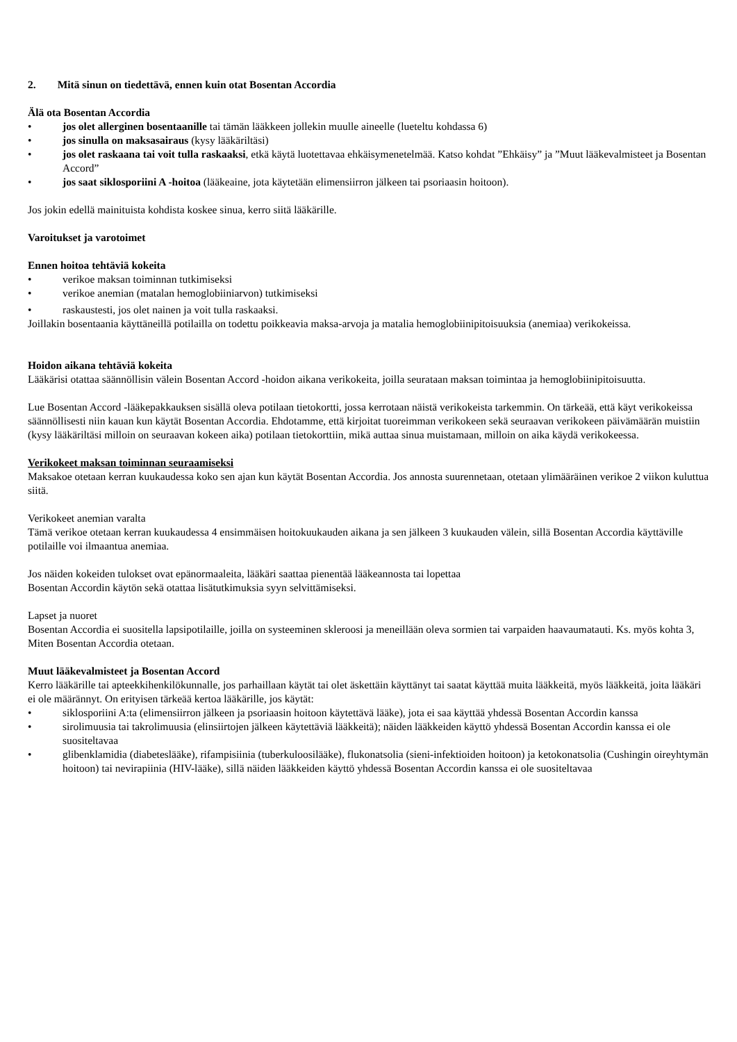2. Mitä sinun on tiedettävä, ennen kuin otat Bosentan Accordia
Älä ota Bosentan Accordia
• jos olet allerginen bosentaanille tai tämän lääkkeen jollekin muulle aineelle (lueteltu kohdassa 6)
• jos sinulla on maksasairaus (kysy lääkäriltäsi)
• jos olet raskaana tai voit tulla raskaaksi, etkä käytä luotettavaa ehkäisymenetelmää. Katso kohdat ”Ehkäisy” ja ”Muut lääkevalmisteet ja Bosentan Accord”
• jos saat siklosporiini A -hoitoa (lääkeaine, jota käytetään elimensiirron jälkeen tai psoriaasin hoitoon).
Jos jokin edellä mainituista kohdista koskee sinua, kerro siitä lääkärille.
Varoitukset ja varotoimet
Ennen hoitoa tehtäviä kokeita
• verikoe maksan toiminnan tutkimiseksi
• verikoe anemian (matalan hemoglobiiniarvon) tutkimiseksi
• raskaustesti, jos olet nainen ja voit tulla raskaaksi.
Joillakin bosentaania käyttäneillä potilailla on todettu poikkeavia maksa-arvoja ja matalia hemoglobiinipitoisuuksia (anemiaa) verikokeissa.
Hoidon aikana tehtäviä kokeita
Lääkärisi otattaa säännöllisin välein Bosentan Accord -hoidon aikana verikokeita, joilla seurataan maksan toimintaa ja hemoglobiinipitoisuutta.
Lue Bosentan Accord -lääkepakkauksen sisällä oleva potilaan tietokortti, jossa kerrotaan näistä verikokeista tarkemmin. On tärkeää, että käyt verikokeissa säännöllisesti niin kauan kun käytät Bosentan Accordia. Ehdotamme, että kirjoitat tuoreimman verikokeen sekä seuraavan verikokeen päivämäärän muistiin (kysy lääkäriltäsi milloin on seuraavan kokeen aika) potilaan tietokorttiin, mikä auttaa sinua muistamaan, milloin on aika käydä verikokeessa.
Verikokeet maksan toiminnan seuraamiseksi
Maksakoe otetaan kerran kuukaudessa koko sen ajan kun käytät Bosentan Accordia. Jos annosta suurennetaan, otetaan ylimääräinen verikoe 2 viikon kuluttua siitä.
Verikokeet anemian varalta
Tämä verikoe otetaan kerran kuukaudessa 4 ensimmäisen hoitokuukauden aikana ja sen jälkeen 3 kuukauden välein, sillä Bosentan Accordia käyttäville potilaille voi ilmaantua anemiaa.
Jos näiden kokeiden tulokset ovat epänormaaleita, lääkäri saattaa pienentää lääkeannosta tai lopettaa
Bosentan Accordin käytön sekä otattaa lisätutkimuksia syyn selvittämiseksi.
Lapset ja nuoret
Bosentan Accordia ei suositella lapsipotilaille, joilla on systeeminen skleroosi ja meneillään oleva sormien tai varpaiden haavaumatauti. Ks. myös kohta 3, Miten Bosentan Accordia otetaan.
Muut lääkevalmisteet ja Bosentan Accord
Kerro lääkärille tai apteekkihenkilökunnalle, jos parhaillaan käytät tai olet äskettäin käyttänyt tai saatat käyttää muita lääkkeitä, myös lääkkeitä, joita lääkäri ei ole määrännyt. On erityisen tärkeää kertoa lääkärille, jos käytät:
• siklosporiini A:ta (elimensiirron jälkeen ja psoriaasin hoitoon käytettävä lääke), jota ei saa käyttää yhdessä Bosentan Accordin kanssa
• sirolimuusia tai takrolimuusia (elinsiirtojen jälkeen käytettäviä lääkkeitä); näiden lääkkeiden käyttö yhdessä Bosentan Accordin kanssa ei ole suositeltavaa
• glibenklamidia (diabeteslääke), rifampisiinia (tuberkuloosilääke), flukonatsolia (sieni-infektioiden hoitoon) ja ketokonatsolia (Cushingin oireyhtymän hoitoon) tai nevirapiinia (HIV-lääke), sillä näiden lääkkeiden käyttö yhdessä Bosentan Accordin kanssa ei ole suositeltavaa